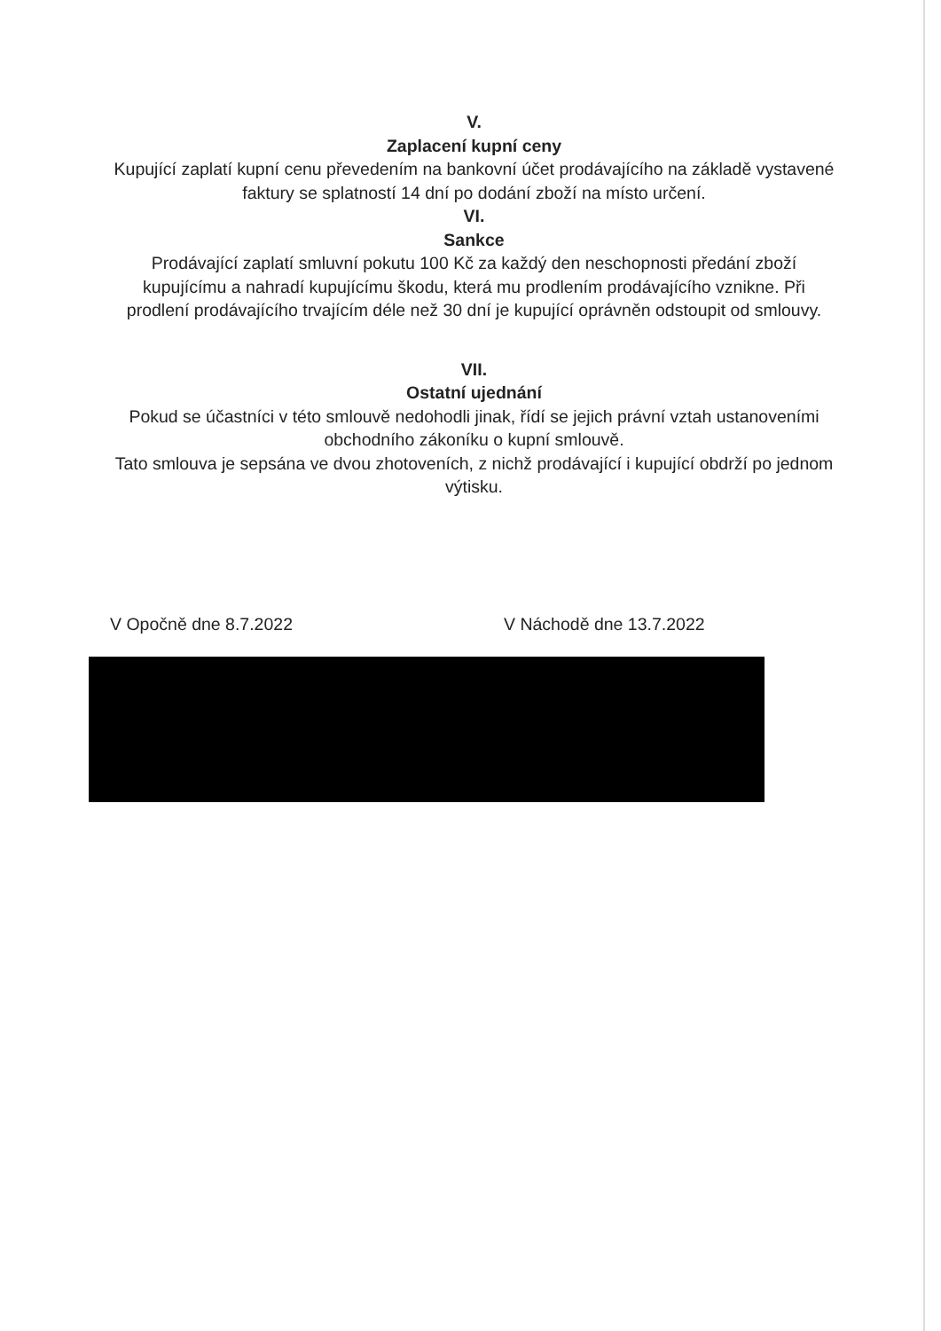V.
Zaplacení kupní ceny
Kupující zaplatí kupní cenu převedením na bankovní účet prodávajícího na základě vystavené faktury se splatností 14 dní po dodání zboží na místo určení.
VI.
Sankce
Prodávající zaplatí smluvní pokutu 100 Kč za každý den neschopnosti předání zboží kupujícímu a nahradí kupujícímu škodu, která mu prodlením prodávajícího vznikne. Při prodlení prodávajícího trvajícím déle než 30 dní je kupující oprávněn odstoupit od smlouvy.
VII.
Ostatní ujednání
Pokud se účastníci v této smlouvě nedohodli jinak, řídí se jejich právní vztah ustanoveními obchodního zákoníku o kupní smlouvě.
Tato smlouva je sepsána ve dvou zhotoveních, z nichž prodávající i kupující obdrží po jednom výtisku.
V Opočně dne 8.7.2022 V Náchodě dne 13.7.2022